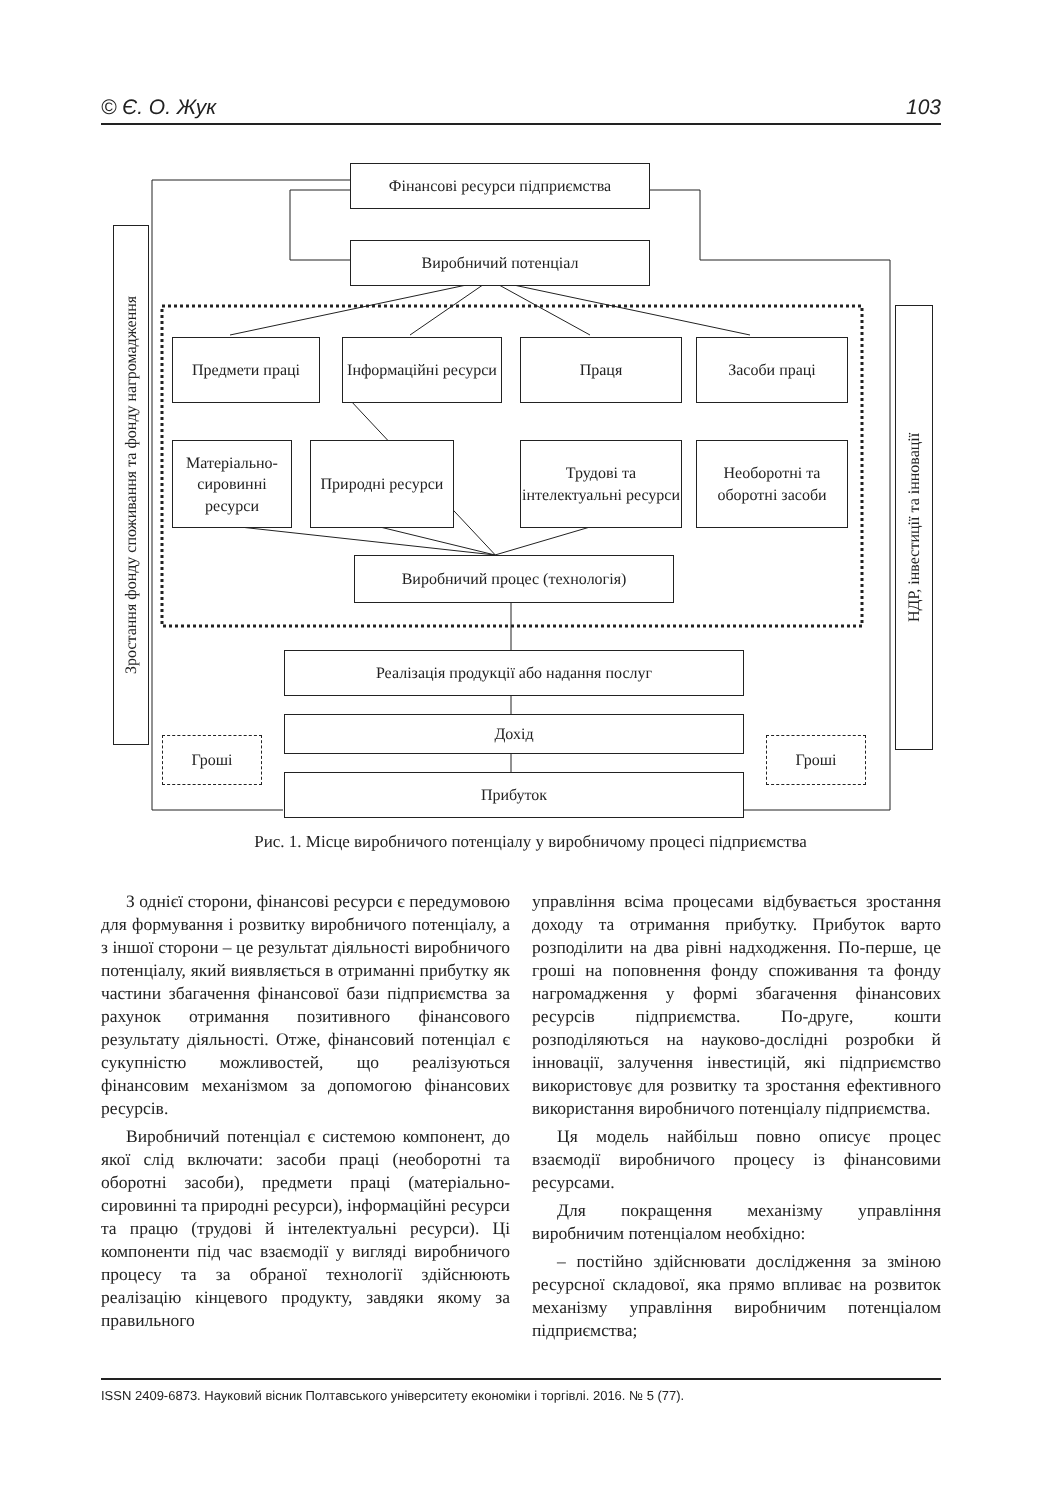© Є. О. Жук 103
Зростання фонду споживання та фонду нагромадження
НДР, інвестиції та інновації
Фінансові ресурси підприємства
Виробничий потенціал
Предмети праці
Інформаційні ресурси
Праця Засоби праці
Матеріально-сировинні ресурси
Природні ресурси
Трудові та інтелектуальні ресурси
Необоротні та оборотні засоби
Виробничий процес (технологія)
Реалізація продукції або надання послуг
Дохід
Прибуток
Гроші Гроші
Рис. 1. Місце виробничого потенціалу у виробничому процесі підприємства
З однієї сторони, фінансові ресурси є передумовою для формування і розвитку виробничого потенціалу, а з іншої сторони – це результат діяльності виробничого потенціалу, який виявляється в отриманні прибутку як частини збагачення фінансової бази підприємства за рахунок отримання позитивного фінансового результату діяльності. Отже, фінансовий потенціал є сукупністю можливостей, що реалізуються фінансовим механізмом за допомогою фінансових ресурсів.
Виробничий потенціал є системою компонент, до якої слід включати: засоби праці (необоротні та оборотні засоби), предмети праці (матеріально-сировинні та природні ресурси), інформаційні ресурси та працю (трудові й інтелектуальні ресурси). Ці компоненти під час взаємодії у вигляді виробничого процесу та за обраної технології здійснюють реалізацію кінцевого продукту, завдяки якому за правильного
управління всіма процесами відбувається зростання доходу та отримання прибутку. Прибуток варто розподілити на два рівні надходження. По-перше, це гроші на поповнення фонду споживання та фонду нагромадження у формі збагачення фінансових ресурсів підприємства. По-друге, кошти розподіляються на науково-дослідні розробки й інновації, залучення інвестицій, які підприємство використовує для розвитку та зростання ефективного використання виробничого потенціалу підприємства.
Ця модель найбільш повно описує процес взаємодії виробничого процесу із фінансовими ресурсами.
Для покращення механізму управління виробничим потенціалом необхідно:
– постійно здійснювати дослідження за зміною ресурсної складової, яка прямо впливає на розвиток механізму управління виробничим потенціалом підприємства;
ISSN 2409-6873. Науковий вісник Полтавського університету економіки і торгівлі. 2016. № 5 (77).